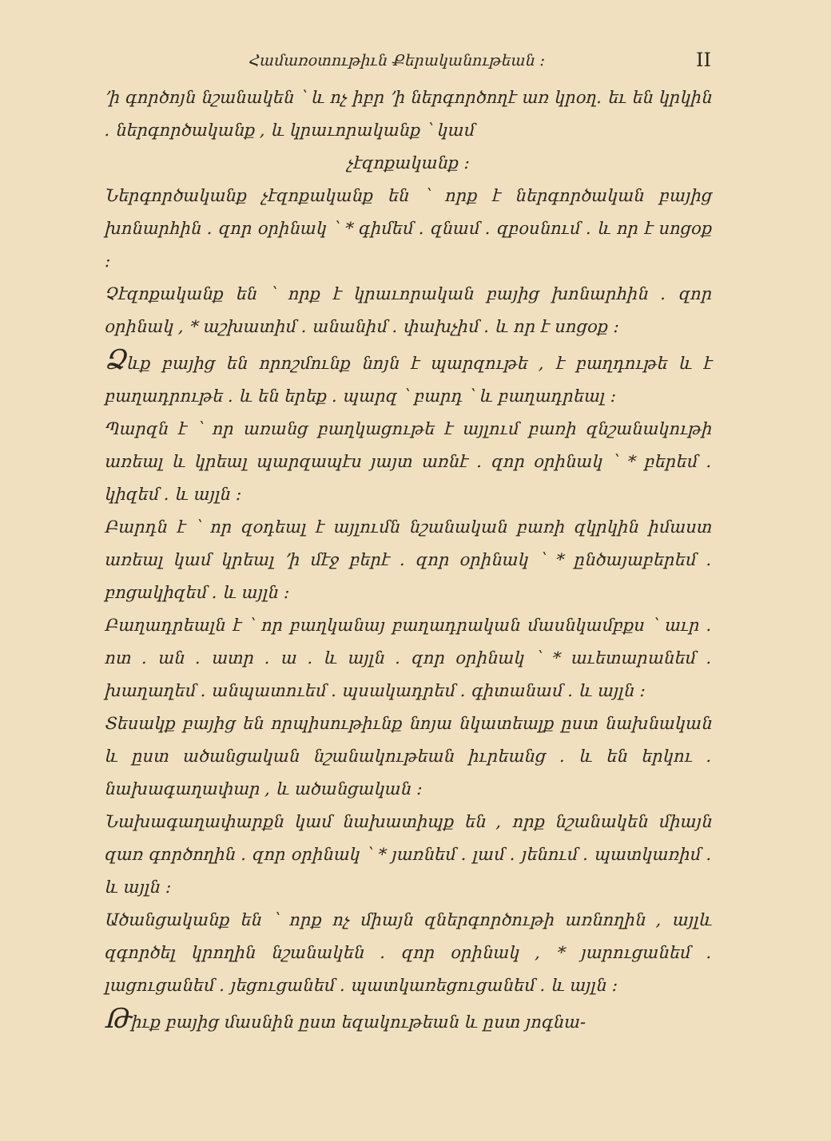Համառօտութիւն Քերականութեան ։ II
՚ի գործոյն նշանակեն ՝ և ոչ իբր ՚ի ներգործողէ առ կրօղ․ եւ են կրկին ․ ներգործականք , և կրաւորականք ՝ կամ
չէզոքականք ։
Ներգործականք չէզոքականք են ՝ որք է ներգործական բայից խոնարհին ․ զոր օրինակ ՝ * գիմեմ ․ զնամ ․ զբօսնում ․ և որ է սոցօք ։
Չէզոքականք են ՝ որք է կրաւորական բայից խոնարհին ․ զոր օրինակ , * աշխատիմ ․ անանիմ ․ փախչիմ ․ և որ է սոցօք ։
Ձևք բայից են որոշմունք նոյն է պարզութե , է բաղդութե և է բաղադրութե ․ և են երեք ․ պարզ ՝ բարդ ՝ և բաղադրեալ ։
Պարզն է ՝ որ առանց բաղկացութե է այլում բառի զնշանակութի առեալ և կրեալ պարզապէս յայտ առնէ ․ զոր օրինակ ՝ * բերեմ ․ կիզեմ ․ և այլն ։
Բարդն է ՝ որ զօդեալ է այլումն նշանական բառի զկրկին իմաստ առեալ կամ կրեալ ՚ի մէջ բերէ ․ զոր օրինակ ՝ * ընծայաբերեմ ․ բոցակիզեմ ․ և այլն ։
Բաղադրեալն է ՝ որ բաղկանայ բաղադրական մասնկամբքս ՝ աւր ․ ոտ ․ ան ․ ատր ․ ա ․ և այլն ․ զոր օրինակ ՝ * աւետարանեմ ․ խաղաղեմ ․ անպատուեմ ․ պսակադրեմ ․ գիտանամ ․ և այլն ։
Տեսակք բայից են որպիսութիւնք նոյա նկատեալք ըստ նախնական և ըստ ածանցական նշանակութեան իւրեանց ․ և են երկու ․ նախագաղափար , և ածանցական ։
Նախագաղափարքն կամ նախատիպք են , որք նշանակեն միայն զառ գործողին ․ զոր օրինակ ՝ * յառնեմ ․ լամ ․ յենում ․ պատկառիմ ․ և այլն ։
Ածանցականք են ՝ որք ոչ միայն զներգործութի առնողին , այլև զգործել կրողին նշանակեն ․ զոր օրինակ , * յարուցանեմ ․ լացուցանեմ ․ յեցուցանեմ ․ պատկառեցուցանեմ ․ և այլն ։
Թիւք բայից մասնին ըստ եզակութեան և ըստ յոգնա-